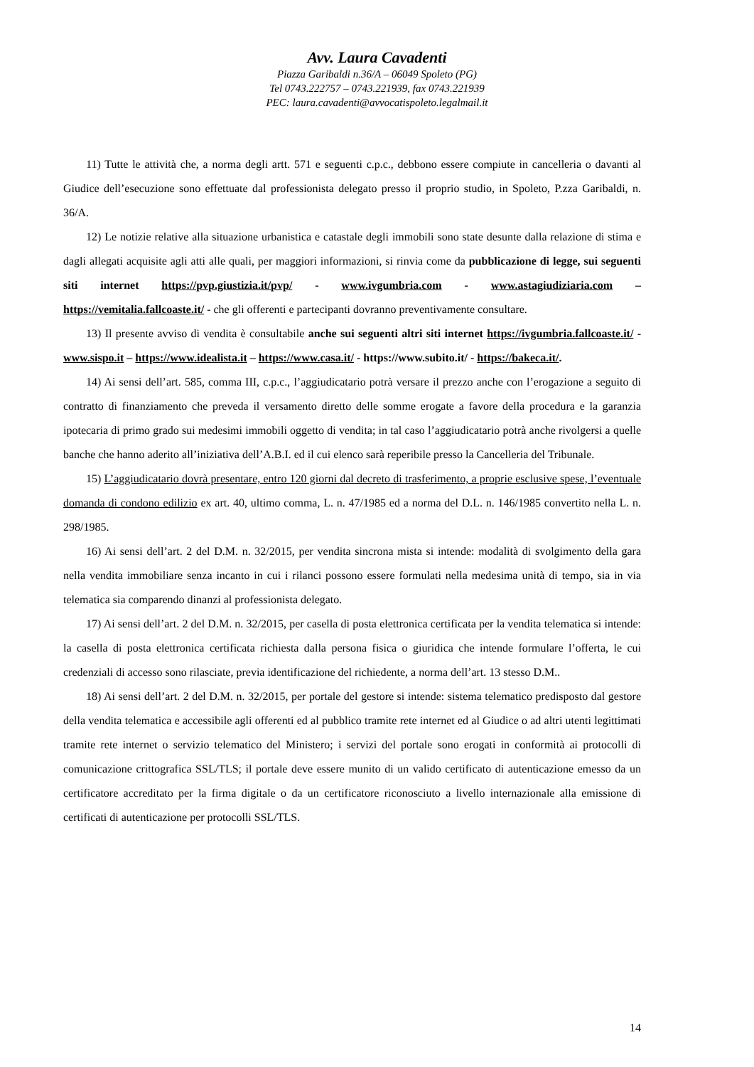Avv. Laura Cavadenti
Piazza Garibaldi n.36/A – 06049 Spoleto (PG)
Tel 0743.222757 – 0743.221939, fax 0743.221939
PEC: laura.cavadenti@avvocatispoleto.legalmail.it
11) Tutte le attività che, a norma degli artt. 571 e seguenti c.p.c., debbono essere compiute in cancelleria o davanti al Giudice dell’esecuzione sono effettuate dal professionista delegato presso il proprio studio, in Spoleto, P.zza Garibaldi, n. 36/A.
12) Le notizie relative alla situazione urbanistica e catastale degli immobili sono state desunte dalla relazione di stima e dagli allegati acquisite agli atti alle quali, per maggiori informazioni, si rinvia come da pubblicazione di legge, sui seguenti siti internet https://pvp.giustizia.it/pvp/ - www.ivgumbria.com - www.astagiudiziaria.com – https://vemitalia.fallcoaste.it/ - che gli offerenti e partecipanti dovranno preventivamente consultare.
13) Il presente avviso di vendita è consultabile anche sui seguenti altri siti internet https://ivgumbria.fallcoaste.it/ - www.sispo.it – https://www.idealista.it – https://www.casa.it/ - https://www.subito.it/ - https://bakeca.it/.
14) Ai sensi dell’art. 585, comma III, c.p.c., l’aggiudicatario potrà versare il prezzo anche con l’erogazione a seguito di contratto di finanziamento che preveda il versamento diretto delle somme erogate a favore della procedura e la garanzia ipotecaria di primo grado sui medesimi immobili oggetto di vendita; in tal caso l’aggiudicatario potrà anche rivolgersi a quelle banche che hanno aderito all’iniziativa dell’A.B.I. ed il cui elenco sarà reperibile presso la Cancelleria del Tribunale.
15) L’aggiudicatario dovrà presentare, entro 120 giorni dal decreto di trasferimento, a proprie esclusive spese, l’eventuale domanda di condono edilizio ex art. 40, ultimo comma, L. n. 47/1985 ed a norma del D.L. n. 146/1985 convertito nella L. n. 298/1985.
16) Ai sensi dell’art. 2 del D.M. n. 32/2015, per vendita sincrona mista si intende: modalità di svolgimento della gara nella vendita immobiliare senza incanto in cui i rilanci possono essere formulati nella medesima unità di tempo, sia in via telematica sia comparendo dinanzi al professionista delegato.
17) Ai sensi dell’art. 2 del D.M. n. 32/2015, per casella di posta elettronica certificata per la vendita telematica si intende: la casella di posta elettronica certificata richiesta dalla persona fisica o giuridica che intende formulare l’offerta, le cui credenziali di accesso sono rilasciate, previa identificazione del richiedente, a norma dell’art. 13 stesso D.M..
18) Ai sensi dell’art. 2 del D.M. n. 32/2015, per portale del gestore si intende: sistema telematico predisposto dal gestore della vendita telematica e accessibile agli offerenti ed al pubblico tramite rete internet ed al Giudice o ad altri utenti legittimati tramite rete internet o servizio telematico del Ministero; i servizi del portale sono erogati in conformità ai protocolli di comunicazione crittografica SSL/TLS; il portale deve essere munito di un valido certificato di autenticazione emesso da un certificatore accreditato per la firma digitale o da un certificatore riconosciuto a livello internazionale alla emissione di certificati di autenticazione per protocolli SSL/TLS.
14